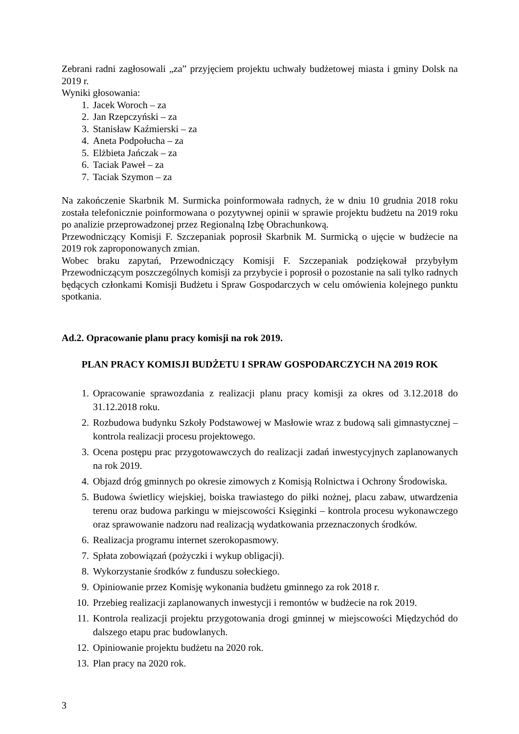Zebrani radni zagłosowali „za” przyjęciem projektu uchwały budżetowej miasta i gminy Dolsk na 2019 r.
Wyniki głosowania:
1. Jacek Woroch – za
2. Jan Rzepczyński – za
3. Stanisław Kaźmierski – za
4. Aneta Podpołucha – za
5. Elżbieta Jańczak – za
6. Taciak Paweł – za
7. Taciak Szymon – za
Na zakończenie Skarbnik M. Surmicka poinformowała radnych, że w dniu 10 grudnia 2018 roku została telefonicznie poinformowana o pozytywnej opinii w sprawie projektu budżetu na 2019 roku po analizie przeprowadzonej przez Regionalną Izbę Obrachunkową.
Przewodniczący Komisji F. Szczepaniak poprosił Skarbnik M. Surmicką o ujęcie w budżecie na 2019 rok zaproponowanych zmian.
Wobec braku zapytań, Przewodniczący Komisji F. Szczepaniak podziękował przybyłym Przewodniczącym poszczególnych komisji za przybycie i poprosił o pozostanie na sali tylko radnych będących członkami Komisji Budżetu i Spraw Gospodarczych w celu omówienia kolejnego punktu spotkania.
Ad.2. Opracowanie planu pracy komisji na rok 2019.
PLAN PRACY KOMISJI BUDŻETU I SPRAW GOSPODARCZYCH NA 2019 ROK
1. Opracowanie sprawozdania z realizacji planu pracy komisji za okres od 3.12.2018 do 31.12.2018 roku.
2. Rozbudowa budynku Szkoły Podstawowej w Masłowie wraz z budową sali gimnastycznej – kontrola realizacji procesu projektowego.
3. Ocena postępu prac przygotowawczych do realizacji zadań inwestycyjnych zaplanowanych na rok 2019.
4. Objazd dróg gminnych po okresie zimowych z Komisją Rolnictwa i Ochrony Środowiska.
5. Budowa świetlicy wiejskiej, boiska trawiastego do piłki nożnej, placu zabaw, utwardzenia terenu oraz budowa parkingu w miejscowości Księginki – kontrola procesu wykonawczego oraz sprawowanie nadzoru nad realizacją wydatkowania przeznaczonych środków.
6. Realizacja programu internet szerokopasmowy.
7. Spłata zobowiązań (pożyczki i wykup obligacji).
8. Wykorzystanie środków z funduszu sołeckiego.
9. Opiniowanie przez Komisję wykonania budżetu gminnego za rok 2018 r.
10. Przebieg realizacji zaplanowanych inwestycji i remontów w budżecie na rok 2019.
11. Kontrola realizacji projektu przygotowania drogi gminnej w miejscowości Międzychód do dalszego etapu prac budowlanych.
12. Opiniowanie projektu budżetu na 2020 rok.
13. Plan pracy na 2020 rok.
3